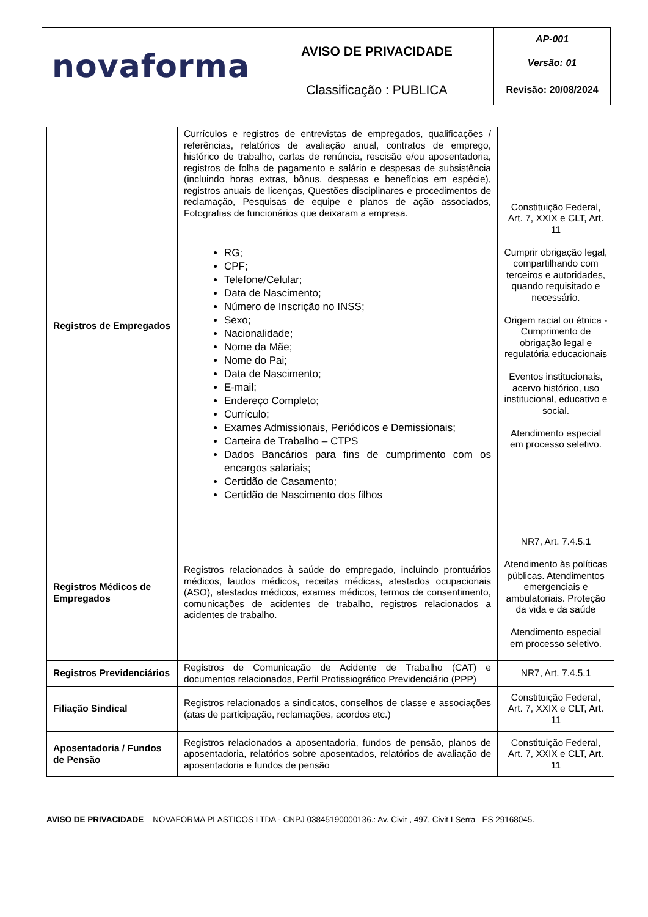| novaforma | AVISO DE PRIVACIDADE | AP-001 |
| | | Versão: 01 |
| | Classificação : PUBLICA | Revisão: 20/08/2024 |
| Registros de Empregados | Currículos e registros de entrevistas de empregados, qualificações / referências, relatórios de avaliação anual, contratos de emprego, histórico de trabalho, cartas de renúncia, rescisão e/ou aposentadoria, registros de folha de pagamento e salário e despesas de subsistência (incluindo horas extras, bônus, despesas e benefícios em espécie), registros anuais de licenças, Questões disciplinares e procedimentos de reclamação, Pesquisas de equipe e planos de ação associados, Fotografias de funcionários que deixaram a empresa. RG; CPF; Telefone/Celular; Data de Nascimento; Número de Inscrição no INSS; Sexo; Nacionalidade; Nome da Mãe; Nome do Pai; Data de Nascimento; E-mail; Endereço Completo; Currículo; Exames Admissionais, Periódicos e Demissionais; Carteira de Trabalho – CTPS Dados Bancários para fins de cumprimento com os encargos salariais; Certidão de Casamento; Certidão de Nascimento dos filhos | Constituição Federal, Art. 7, XXIX e CLT, Art. 11 Cumprir obrigação legal, compartilhando com terceiros e autoridades, quando requisitado e necessário. Origem racial ou étnica - Cumprimento de obrigação legal e regulatória educacionais Eventos institucionais, acervo histórico, uso institucional, educativo e social. Atendimento especial em processo seletivo. |
| Registros Médicos de Empregados | Registros relacionados à saúde do empregado, incluindo prontuários médicos, laudos médicos, receitas médicas, atestados ocupacionais (ASO), atestados médicos, exames médicos, termos de consentimento, comunicações de acidentes de trabalho, registros relacionados a acidentes de trabalho. | NR7, Art. 7.4.5.1 Atendimento às políticas públicas. Atendimentos emergenciais e ambulatoriais. Proteção da vida e da saúde Atendimento especial em processo seletivo. |
| Registros Previdenciários | Registros de Comunicação de Acidente de Trabalho (CAT) e documentos relacionados, Perfil Profissiográfico Previdenciário (PPP) | NR7, Art. 7.4.5.1 |
| Filiação Sindical | Registros relacionados a sindicatos, conselhos de classe e associações (atas de participação, reclamações, acordos etc.) | Constituição Federal, Art. 7, XXIX e CLT, Art. 11 |
| Aposentadoria / Fundos de Pensão | Registros relacionados a aposentadoria, fundos de pensão, planos de aposentadoria, relatórios sobre aposentados, relatórios de avaliação de aposentadoria e fundos de pensão | Constituição Federal, Art. 7, XXIX e CLT, Art. 11 |
AVISO DE PRIVACIDADE NOVAFORMA PLASTICOS LTDA - CNPJ 03845190000136.: Av. Civit , 497, Civit I Serra– ES 29168045.